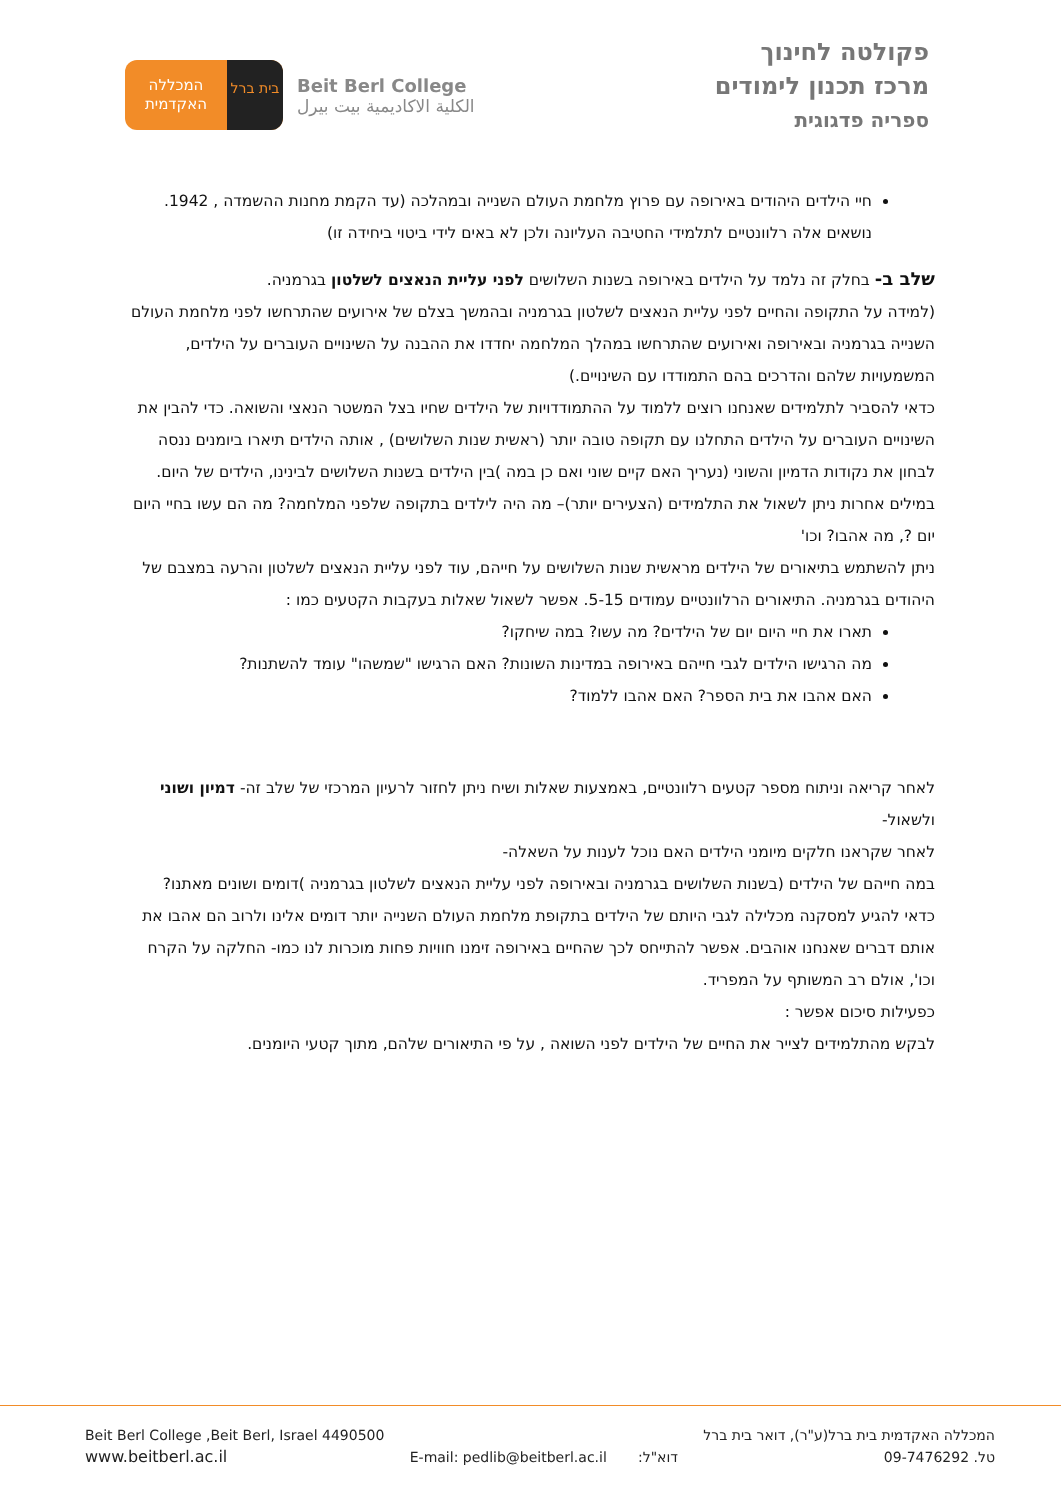בית ברל
המכללה
האקדמית
Beit Berl College
الكلية الاكاديمية بيت بيرل
פקולטה לחינוך
מרכז תכנון לימודים
ספריה פדגוגית
חיי הילדים היהודים באירופה עם פרוץ מלחמת העולם השנייה ובמהלכה (עד הקמת מחנות ההשמדה , 1942. נושאים אלה רלוונטיים לתלמידי החטיבה העליונה ולכן לא באים לידי ביטוי ביחידה זו)
שלב ב- בחלק זה נלמד על הילדים באירופה בשנות השלושים לפני עליית הנאצים לשלטון בגרמניה.
(למידה על התקופה והחיים לפני עליית הנאצים לשלטון בגרמניה ובהמשך בצלם של אירועים שהתרחשו לפני מלחמת העולם השנייה בגרמניה ובאירופה ואירועים שהתרחשו במהלך המלחמה יחדדו את ההבנה על השינויים העוברים על הילדים, המשמעויות שלהם והדרכים בהם התמודדו עם השינויים.)
כדאי להסביר לתלמידים שאנחנו רוצים ללמוד על ההתמודדויות של הילדים שחיו בצל המשטר הנאצי והשואה. כדי להבין את השינויים העוברים על הילדים התחלנו עם תקופה טובה יותר (ראשית שנות השלושים) , אותה הילדים תיארו ביומנים ננסה לבחון את נקודות הדמיון והשוני (נעריך האם קיים שוני ואם כן במה )בין הילדים בשנות השלושים לבינינו, הילדים של היום. במילים אחרות ניתן לשאול את התלמידים (הצעירים יותר)– מה היה לילדים בתקופה שלפני המלחמה? מה הם עשו בחיי היום יום ?, מה אהבו? וכו'
ניתן להשתמש בתיאורים של הילדים מראשית שנות השלושים על חייהם, עוד לפני עליית הנאצים לשלטון והרעה במצבם של היהודים בגרמניה. התיאורים הרלוונטיים עמודים 5-15. אפשר לשאול שאלות בעקבות הקטעים כמו :
תארו את חיי היום יום של הילדים? מה עשו? במה שיחקו?
מה הרגישו הילדים לגבי חייהם באירופה במדינות השונות? האם הרגישו "שמשהו" עומד להשתנות?
האם אהבו את בית הספר? האם אהבו ללמוד?
לאחר קריאה וניתוח מספר קטעים רלוונטיים, באמצעות שאלות ושיח ניתן לחזור לרעיון המרכזי של שלב זה- דמיון ושוני ולשאול-
לאחר שקראנו חלקים מיומני הילדים האם נוכל לענות על השאלה-
במה חייהם של הילדים (בשנות השלושים בגרמניה ובאירופה לפני עליית הנאצים לשלטון בגרמניה )דומים ושונים מאתנו?
כדאי להגיע למסקנה מכלילה לגבי היותם של הילדים בתקופת מלחמת העולם השנייה יותר דומים אלינו ולרוב הם אהבו את אותם דברים שאנחנו אוהבים. אפשר להתייחס לכך שהחיים באירופה זימנו חוויות פחות מוכרות לנו כמו- החלקה על הקרח וכו', אולם רב המשותף על המפריד.
כפעילות סיכום אפשר :
לבקש מהתלמידים לצייר את החיים של הילדים לפני השואה , על פי התיאורים שלהם, מתוך קטעי היומנים.
Beit Berl College ,Beit Berl, Israel 4490500
www.beitberl.ac.il
E-mail: pedlib@beitberl.ac.il דוא"ל:
המכללה האקדמית בית ברל(ע"ר), דואר בית ברל
טל. 09-7476292